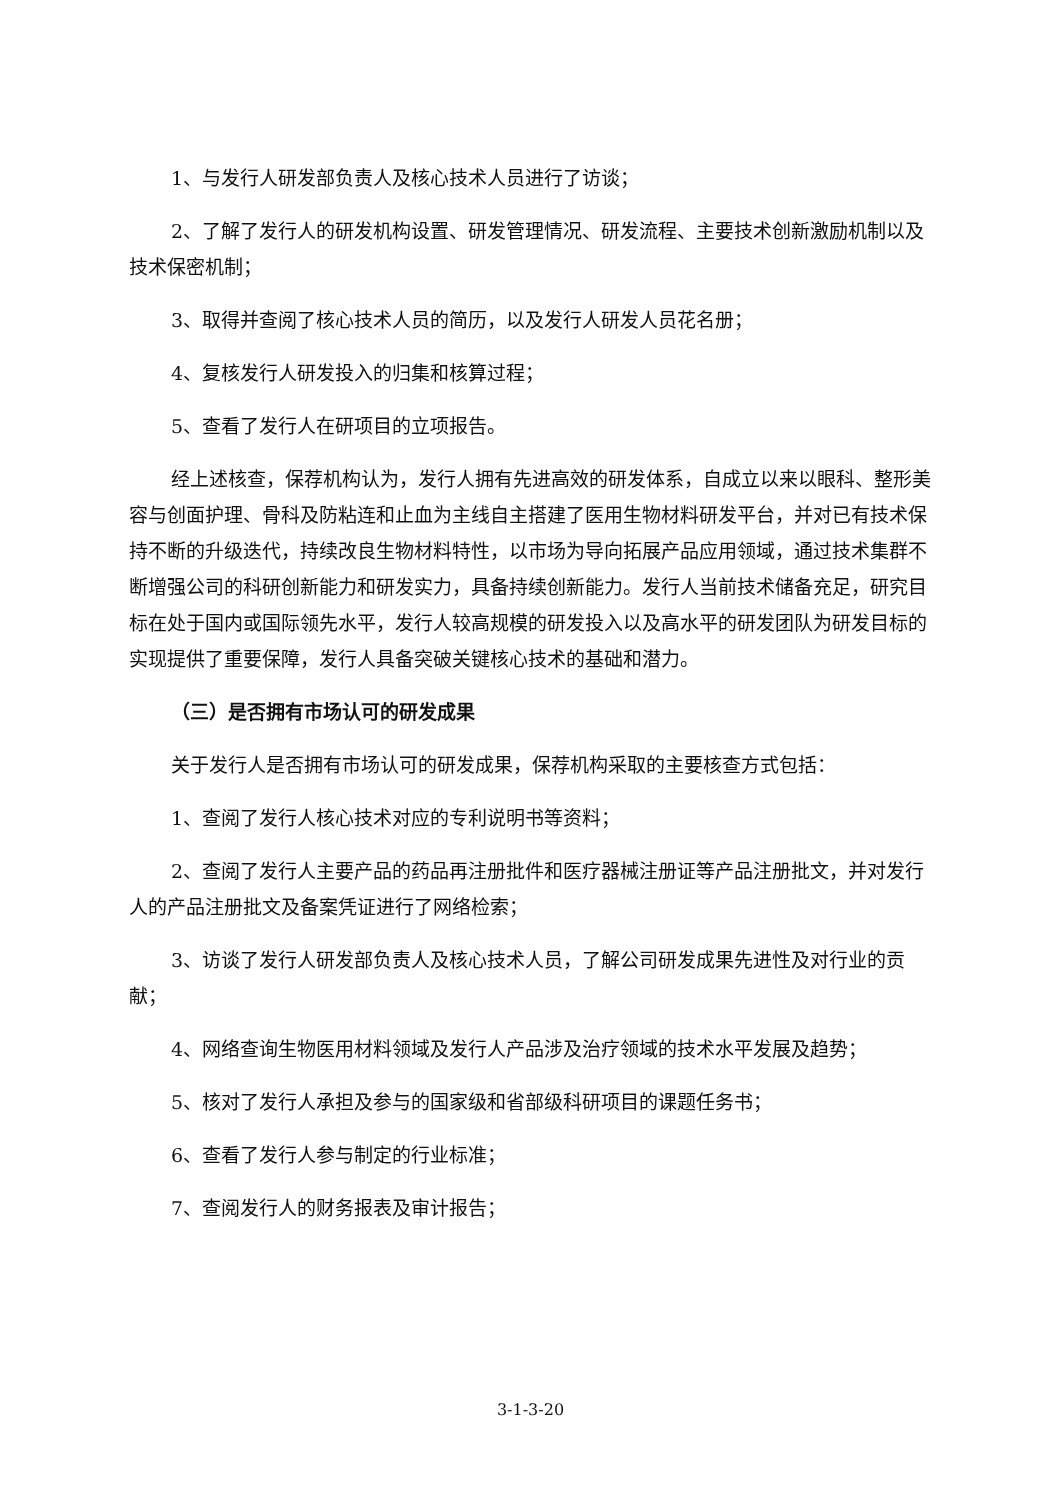1、与发行人研发部负责人及核心技术人员进行了访谈；
2、了解了发行人的研发机构设置、研发管理情况、研发流程、主要技术创新激励机制以及技术保密机制；
3、取得并查阅了核心技术人员的简历，以及发行人研发人员花名册；
4、复核发行人研发投入的归集和核算过程；
5、查看了发行人在研项目的立项报告。
经上述核查，保荐机构认为，发行人拥有先进高效的研发体系，自成立以来以眼科、整形美容与创面护理、骨科及防粘连和止血为主线自主搭建了医用生物材料研发平台，并对已有技术保持不断的升级迭代，持续改良生物材料特性，以市场为导向拓展产品应用领域，通过技术集群不断增强公司的科研创新能力和研发实力，具备持续创新能力。发行人当前技术储备充足，研究目标在处于国内或国际领先水平，发行人较高规模的研发投入以及高水平的研发团队为研发目标的实现提供了重要保障，发行人具备突破关键核心技术的基础和潜力。
（三）是否拥有市场认可的研发成果
关于发行人是否拥有市场认可的研发成果，保荐机构采取的主要核查方式包括：
1、查阅了发行人核心技术对应的专利说明书等资料；
2、查阅了发行人主要产品的药品再注册批件和医疗器械注册证等产品注册批文，并对发行人的产品注册批文及备案凭证进行了网络检索；
3、访谈了发行人研发部负责人及核心技术人员，了解公司研发成果先进性及对行业的贡献；
4、网络查询生物医用材料领域及发行人产品涉及治疗领域的技术水平发展及趋势；
5、核对了发行人承担及参与的国家级和省部级科研项目的课题任务书；
6、查看了发行人参与制定的行业标准；
7、查阅发行人的财务报表及审计报告；
3-1-3-20